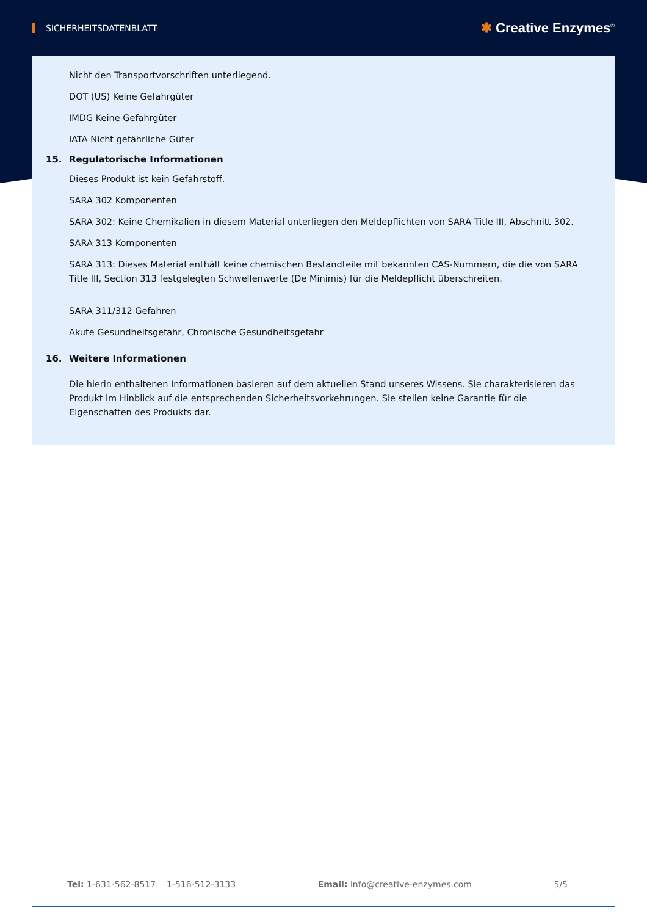SICHERHEITSDATENBLATT
✱ Creative Enzymes<sup>®</sup>
Nicht den Transportvorschriften unterliegend.
DOT (US) Keine Gefahrgüter
IMDG Keine Gefahrgüter
IATA Nicht gefährliche Güter
15. Regulatorische Informationen
Dieses Produkt ist kein Gefahrstoff.
SARA 302 Komponenten
SARA 302: Keine Chemikalien in diesem Material unterliegen den Meldepflichten von SARA Title III, Abschnitt 302.
SARA 313 Komponenten
SARA 313: Dieses Material enthält keine chemischen Bestandteile mit bekannten CAS-Nummern, die die von SARA Title III, Section 313 festgelegten Schwellenwerte (De Minimis) für die Meldepflicht überschreiten.
SARA 311/312 Gefahren
Akute Gesundheitsgefahr, Chronische Gesundheitsgefahr
16. Weitere Informationen
Die hierin enthaltenen Informationen basieren auf dem aktuellen Stand unseres Wissens. Sie charakterisieren das Produkt im Hinblick auf die entsprechenden Sicherheitsvorkehrungen. Sie stellen keine Garantie für die Eigenschaften des Produkts dar.
Tel: 1-631-562-8517 1-516-512-3133
Email: info@creative-enzymes.com
5/5